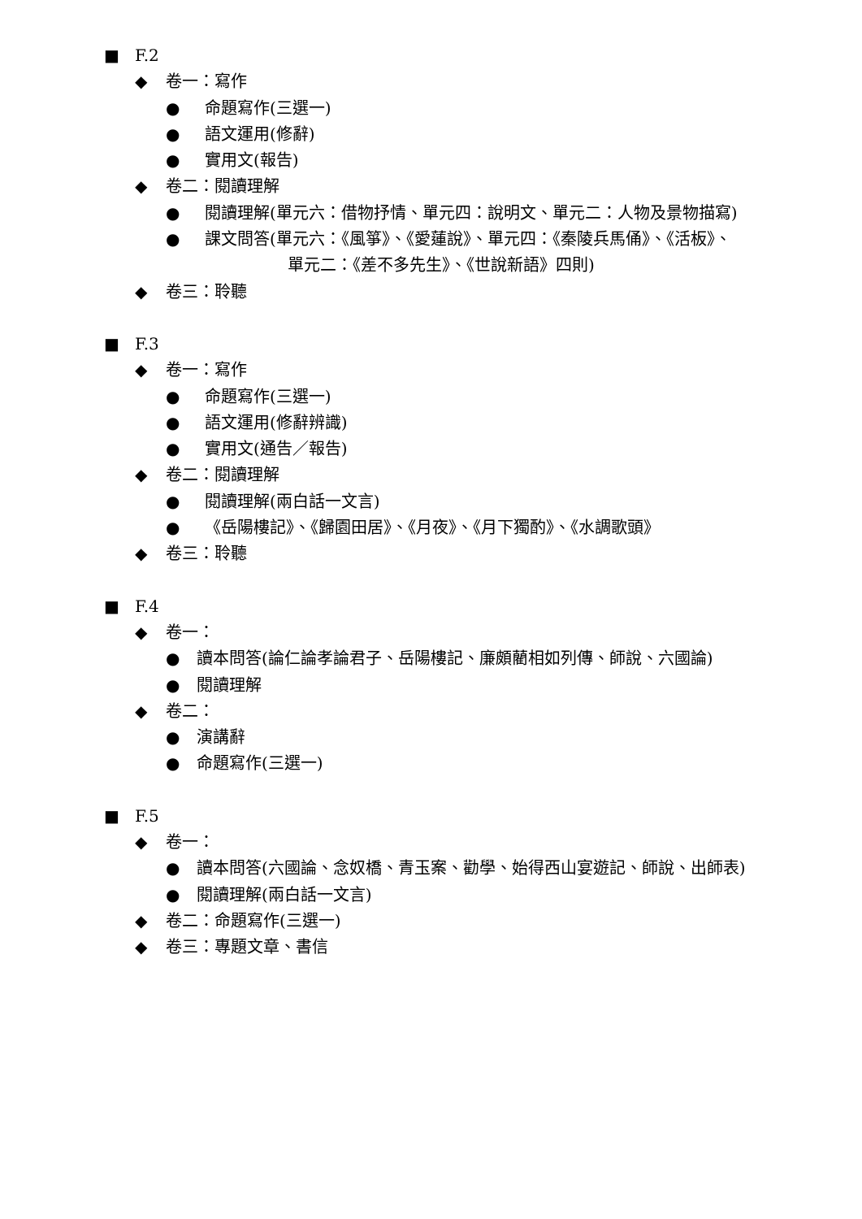■ F.2
◆ 卷一：寫作
● 命題寫作(三選一)
● 語文運用(修辭)
● 實用文(報告)
◆ 卷二：閱讀理解
● 閱讀理解(單元六：借物抒情、單元四：說明文、單元二：人物及景物描寫)
● 課文問答(單元六：《風箏》、《愛蓮說》、單元四：《秦陵兵馬俑》、《活板》、
單元二：《差不多先生》、《世說新語》四則)
◆ 卷三：聆聽
■ F.3
◆ 卷一：寫作
● 命題寫作(三選一)
● 語文運用(修辭辨識)
● 實用文(通告／報告)
◆ 卷二：閱讀理解
● 閱讀理解(兩白話一文言)
● 《岳陽樓記》、《歸園田居》、《月夜》、《月下獨酌》、《水調歌頭》
◆ 卷三：聆聽
■ F.4
◆ 卷一：
● 讀本問答(論仁論孝論君子、岳陽樓記、廉頗藺相如列傳、師說、六國論)
● 閱讀理解
◆ 卷二：
● 演講辭
● 命題寫作(三選一)
■ F.5
◆ 卷一：
● 讀本問答(六國論、念奴橋、青玉案、勸學、始得西山宴遊記、師說、出師表)
● 閱讀理解(兩白話一文言)
◆ 卷二：命題寫作(三選一)
◆ 卷三：專題文章、書信